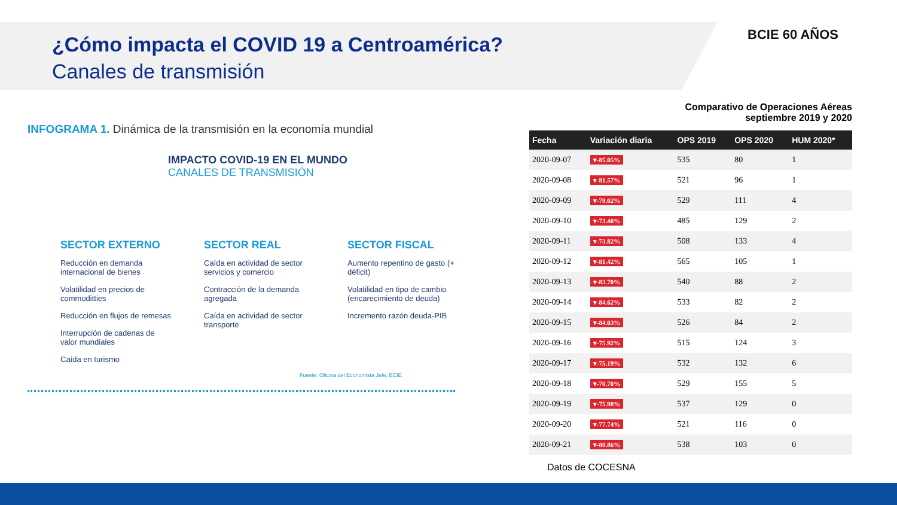¿Cómo impacta el COVID 19 a Centroamérica?
Canales de transmisión
BCIE 60 AÑOS
INFOGRAMA 1. Dinámica de la transmisión en la economía mundial
IMPACTO COVID-19 EN EL MUNDO
CANALES DE TRANSMISIÓN
SECTOR EXTERNO
Reducción en demanda internacional de bienes
Volatilidad en precios de commoditties
Reducción en flujos de remesas
Interrupción de cadenas de valor mundiales
Caída en turismo
SECTOR REAL
Caída en actividad de sector servicios y comercio
Contracción de la demanda agregada
Caída en actividad de sector transporte
SECTOR FISCAL
Aumento repentino de gasto (+ déficit)
Volatilidad en tipo de cambio (encarecimiento de deuda)
Incremento razón deuda-PIB
Fuente: Oficina del Economista Jefe, BCIE.
Comparativo de Operaciones Aéreas
septiembre 2019 y 2020
| Fecha | Variación diaria | OPS 2019 | OPS 2020 | HUM 2020* |
| --- | --- | --- | --- | --- |
| 2020-09-07 | ▾-85.05% | 535 | 80 | 1 |
| 2020-09-08 | ▾-81.57% | 521 | 96 | 1 |
| 2020-09-09 | ▾-79.02% | 529 | 111 | 4 |
| 2020-09-10 | ▾-73.40% | 485 | 129 | 2 |
| 2020-09-11 | ▾-73.82% | 508 | 133 | 4 |
| 2020-09-12 | ▾-81.42% | 565 | 105 | 1 |
| 2020-09-13 | ▾-83.70% | 540 | 88 | 2 |
| 2020-09-14 | ▾-84.62% | 533 | 82 | 2 |
| 2020-09-15 | ▾-84.03% | 526 | 84 | 2 |
| 2020-09-16 | ▾-75.92% | 515 | 124 | 3 |
| 2020-09-17 | ▾-75.19% | 532 | 132 | 6 |
| 2020-09-18 | ▾-70.70% | 529 | 155 | 5 |
| 2020-09-19 | ▾-75.98% | 537 | 129 | 0 |
| 2020-09-20 | ▾-77.74% | 521 | 116 | 0 |
| 2020-09-21 | ▾-80.86% | 538 | 103 | 0 |
Datos de COCESNA